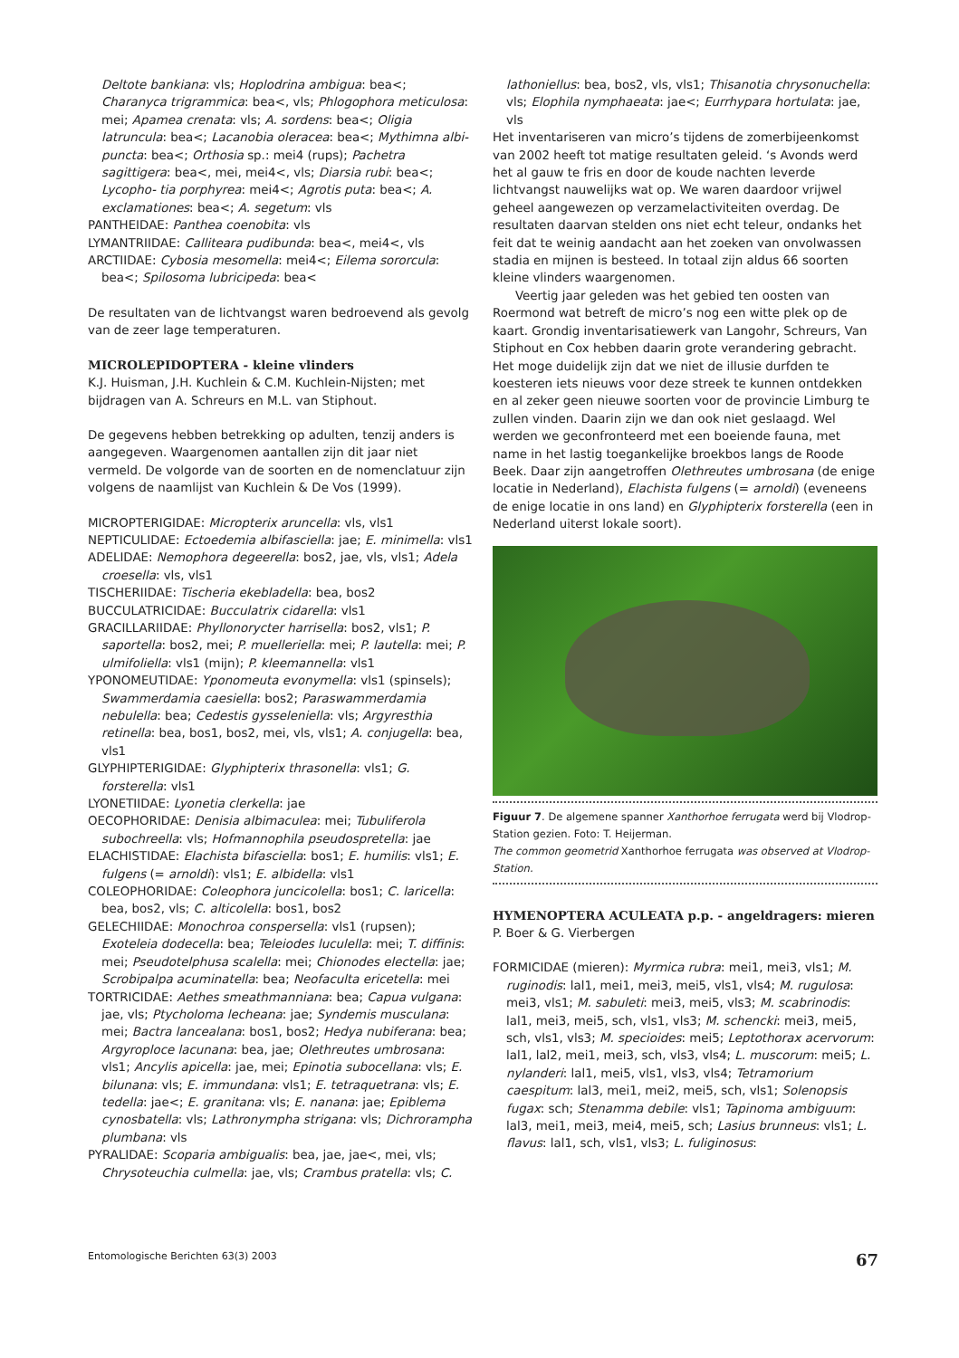Deltote bankiana: vls; Hoplodrina ambigua: bea<; Charanyca trigrammica: bea<, vls; Phlogophora meticulosa: mei; Apamea crenata: vls; A. sordens: bea<; Oligia latruncula: bea<; Lacanobia oleracea: bea<; Mythimna albi- puncta: bea<; Orthosia sp.: mei4 (rups); Pachetra sagittigera: bea<, mei, mei4<, vls; Diarsia rubi: bea<; Lycopho- tia porphyrea: mei4<; Agrotis puta: bea<; A. exclamationes: bea<; A. segetum: vls
PANTHEIDAE: Panthea coenobita: vls
LYMANTRIIDAE: Calliteara pudibunda: bea<, mei4<, vls
ARCTIIDAE: Cybosia mesomella: mei4<; Eilema sororcula: bea<; Spilosoma lubricipeda: bea<
De resultaten van de lichtvangst waren bedroevend als gevolg van de zeer lage temperaturen.
MICROLEPIDOPTERA - kleine vlinders
K.J. Huisman, J.H. Kuchlein & C.M. Kuchlein-Nijsten; met bijdragen van A. Schreurs en M.L. van Stiphout.
De gegevens hebben betrekking op adulten, tenzij anders is aangegeven. Waargenomen aantallen zijn dit jaar niet vermeld. De volgorde van de soorten en de nomenclatuur zijn volgens de naamlijst van Kuchlein & De Vos (1999).
MICROPTERIGIDAE: Micropterix aruncella: vls, vls1
NEPTICULIDAE: Ectoedemia albifasciella: jae; E. minimella: vls1
ADELIDAE: Nemophora degeerella: bos2, jae, vls, vls1; Adela croesella: vls, vls1
TISCHERIIDAE: Tischeria ekebladella: bea, bos2
BUCCULATRICIDAE: Bucculatrix cidarella: vls1
GRACILLARIIDAE: Phyllonorycter harrisella: bos2, vls1; P. saportella: bos2, mei; P. muelleriella: mei; P. lautella: mei; P. ulmifoliella: vls1 (mijn); P. kleemannella: vls1
YPONOMEUTIDAE: Yponomeuta evonymella: vls1 (spinsels); Swammerdamia caesiella: bos2; Paraswammerdamia nebulella: bea; Cedestis gysseleniella: vls; Argyresthia retinella: bea, bos1, bos2, mei, vls, vls1; A. conjugella: bea, vls1
GLYPHIPTERIGIDAE: Glyphipterix thrasonella: vls1; G. forsterella: vls1
LYONETIIDAE: Lyonetia clerkella: jae
OECOPHORIDAE: Denisia albimaculea: mei; Tubuliferola subochreella: vls; Hofmannophila pseudospretella: jae
ELACHISTIDAE: Elachista bifasciella: bos1; E. humilis: vls1; E. fulgens (= arnoldi): vls1; E. albidella: vls1
COLEOPHORIDAE: Coleophora juncicolella: bos1; C. laricella: bea, bos2, vls; C. alticolella: bos1, bos2
GELECHIIDAE: Monochroa conspersella: vls1 (rupsen); Exoteleia dodecella: bea; Teleiodes luculella: mei; T. diffinis: mei; Pseudotelphusa scalella: mei; Chionodes electella: jae; Scrobipalpa acuminatella: bea; Neofaculta ericetella: mei
TORTRICIDAE: Aethes smeathmanniana: bea; Capua vulgana: jae, vls; Ptycholoma lecheana: jae; Syndemis musculana: mei; Bactra lancealana: bos1, bos2; Hedya nubiferana: bea; Argyroploce lacunana: bea, jae; Olethreutes umbrosana: vls1; Ancylis apicella: jae, mei; Epinotia subocellana: vls; E. bilunana: vls; E. immundana: vls1; E. tetraquetrana: vls; E. tedella: jae<; E. granitana: vls; E. nanana: jae; Epiblema cynosbatella: vls; Lathronympha strigana: vls; Dichrorampha plumbana: vls
PYRALIDAE: Scoparia ambigualis: bea, jae, jae<, mei, vls; Chrysoteuchia culmella: jae, vls; Crambus pratella: vls; C.
lathoniellus: bea, bos2, vls, vls1; Thisanotia chrysonuchella: vls; Elophila nymphaeata: jae<; Eurrhypara hortulata: jae, vls
Het inventariseren van micro’s tijdens de zomerbijeenkomst van 2002 heeft tot matige resultaten geleid. ‘s Avonds werd het al gauw te fris en door de koude nachten leverde lichtvangst nauwelijks wat op. We waren daardoor vrijwel geheel aangewezen op verzamelactiviteiten overdag. De resultaten daarvan stelden ons niet echt teleur, ondanks het feit dat te weinig aandacht aan het zoeken van onvolwassen stadia en mijnen is besteed. In totaal zijn aldus 66 soorten kleine vlinders waargenomen.
Veertig jaar geleden was het gebied ten oosten van Roermond wat betreft de micro’s nog een witte plek op de kaart. Grondig inventarisatiewerk van Langohr, Schreurs, Van Stiphout en Cox hebben daarin grote verandering gebracht. Het moge duidelijk zijn dat we niet de illusie durfden te koesteren iets nieuws voor deze streek te kunnen ontdekken en al zeker geen nieuwe soorten voor de provincie Limburg te zullen vinden. Daarin zijn we dan ook niet geslaagd. Wel werden we geconfronteerd met een boeiende fauna, met name in het lastig toegankelijke broekbos langs de Roode Beek. Daar zijn aangetroffen Olethreutes umbrosana (de enige locatie in Nederland), Elachista fulgens (= arnoldi) (eveneens de enige locatie in ons land) en Glyphipterix forsterella (een in Nederland uiterst lokale soort).
Figuur 7. De algemene spanner Xanthorhoe ferrugata werd bij Vlodrop-Station gezien. Foto: T. Heijerman.
The common geometrid Xanthorhoe ferrugata was observed at Vlodrop-Station.
HYMENOPTERA ACULEATA p.p. - angeldragers: mieren
P. Boer & G. Vierbergen
FORMICIDAE (mieren): Myrmica rubra: mei1, mei3, vls1; M. ruginodis: lal1, mei1, mei3, mei5, vls1, vls4; M. rugulosa: mei3, vls1; M. sabuleti: mei3, mei5, vls3; M. scabrinodis: lal1, mei3, mei5, sch, vls1, vls3; M. schencki: mei3, mei5, sch, vls1, vls3; M. specioides: mei5; Leptothorax acervorum: lal1, lal2, mei1, mei3, sch, vls3, vls4; L. muscorum: mei5; L. nylanderi: lal1, mei5, vls1, vls3, vls4; Tetramorium caespitum: lal3, mei1, mei2, mei5, sch, vls1; Solenopsis fugax: sch; Stenamma debile: vls1; Tapinoma ambiguum: lal3, mei1, mei3, mei4, mei5, sch; Lasius brunneus: vls1; L. flavus: lal1, sch, vls1, vls3; L. fuliginosus:
Entomologische Berichten 63(3) 2003 67